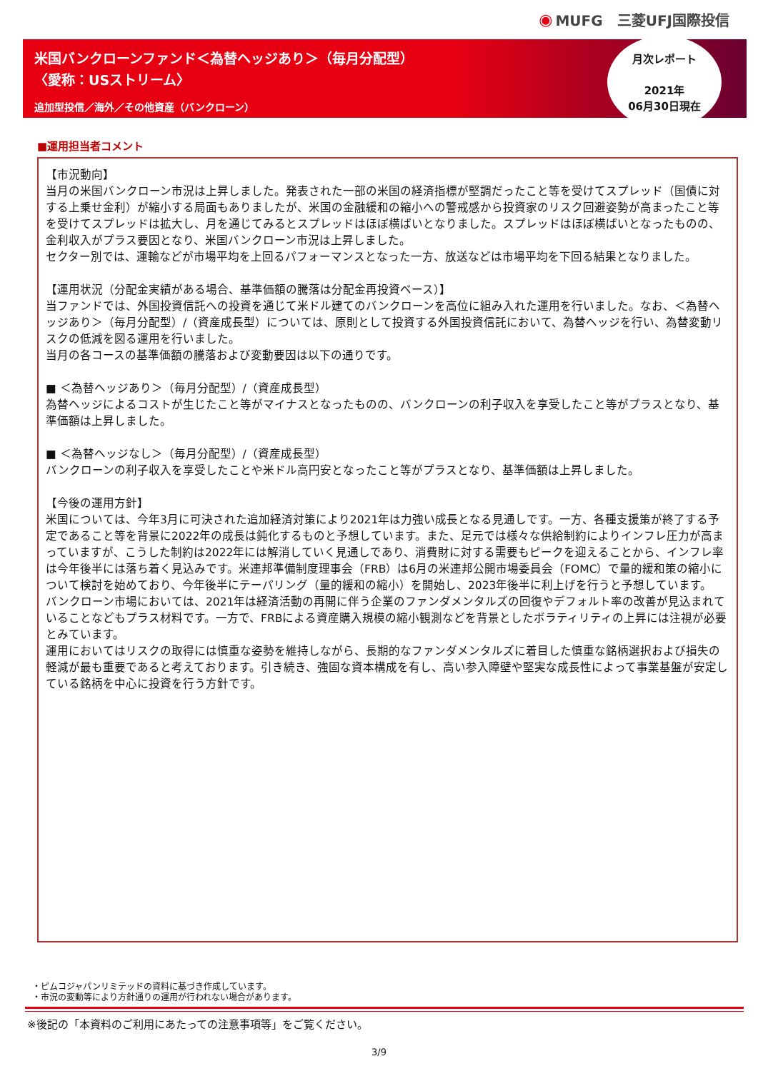◉ MUFG　三菱UFJ国際投信
米国バンクローンファンド＜為替ヘッジあり＞（毎月分配型）
〈愛称：USストリーム〉
追加型投信／海外／その他資産（バンクローン）
月次レポート
2021年
06月30日現在
■運用担当者コメント
【市況動向】
当月の米国バンクローン市況は上昇しました。発表された一部の米国の経済指標が堅調だったこと等を受けてスプレッド（国債に対する上乗せ金利）が縮小する局面もありましたが、米国の金融緩和の縮小への警戒感から投資家のリスク回避姿勢が高まったこと等を受けてスプレッドは拡大し、月を通じてみるとスプレッドはほぼ横ばいとなりました。スプレッドはほぼ横ばいとなったものの、金利収入がプラス要因となり、米国バンクローン市況は上昇しました。
セクター別では、運輸などが市場平均を上回るパフォーマンスとなった一方、放送などは市場平均を下回る結果となりました。
【運用状況（分配金実績がある場合、基準価額の騰落は分配金再投資ベース）】
当ファンドでは、外国投資信託への投資を通じて米ドル建てのバンクローンを高位に組み入れた運用を行いました。なお、＜為替ヘッジあり＞（毎月分配型）/（資産成長型）については、原則として投資する外国投資信託において、為替ヘッジを行い、為替変動リスクの低減を図る運用を行いました。
当月の各コースの基準価額の騰落および変動要因は以下の通りです。
■ ＜為替ヘッジあり＞（毎月分配型）/（資産成長型）
為替ヘッジによるコストが生じたこと等がマイナスとなったものの、バンクローンの利子収入を享受したこと等がプラスとなり、基準価額は上昇しました。
■ ＜為替ヘッジなし＞（毎月分配型）/（資産成長型）
バンクローンの利子収入を享受したことや米ドル高円安となったこと等がプラスとなり、基準価額は上昇しました。
【今後の運用方針】
米国については、今年3月に可決された追加経済対策により2021年は力強い成長となる見通しです。一方、各種支援策が終了する予定であること等を背景に2022年の成長は鈍化するものと予想しています。また、足元では様々な供給制約によりインフレ圧力が高まっていますが、こうした制約は2022年には解消していく見通しであり、消費財に対する需要もピークを迎えることから、インフレ率は今年後半には落ち着く見込みです。米連邦準備制度理事会（FRB）は6月の米連邦公開市場委員会（FOMC）で量的緩和策の縮小について検討を始めており、今年後半にテーパリング（量的緩和の縮小）を開始し、2023年後半に利上げを行うと予想しています。
バンクローン市場においては、2021年は経済活動の再開に伴う企業のファンダメンタルズの回復やデフォルト率の改善が見込まれていることなどもプラス材料です。一方で、FRBによる資産購入規模の縮小観測などを背景としたボラティリティの上昇には注視が必要とみています。
運用においてはリスクの取得には慎重な姿勢を維持しながら、長期的なファンダメンタルズに着目した慎重な銘柄選択および損失の軽減が最も重要であると考えております。引き続き、強固な資本構成を有し、高い参入障壁や堅実な成長性によって事業基盤が安定している銘柄を中心に投資を行う方針です。
・ピムコジャパンリミテッドの資料に基づき作成しています。
・市況の変動等により方針通りの運用が行われない場合があります。
※後記の「本資料のご利用にあたっての注意事項等」をご覧ください。
3/9